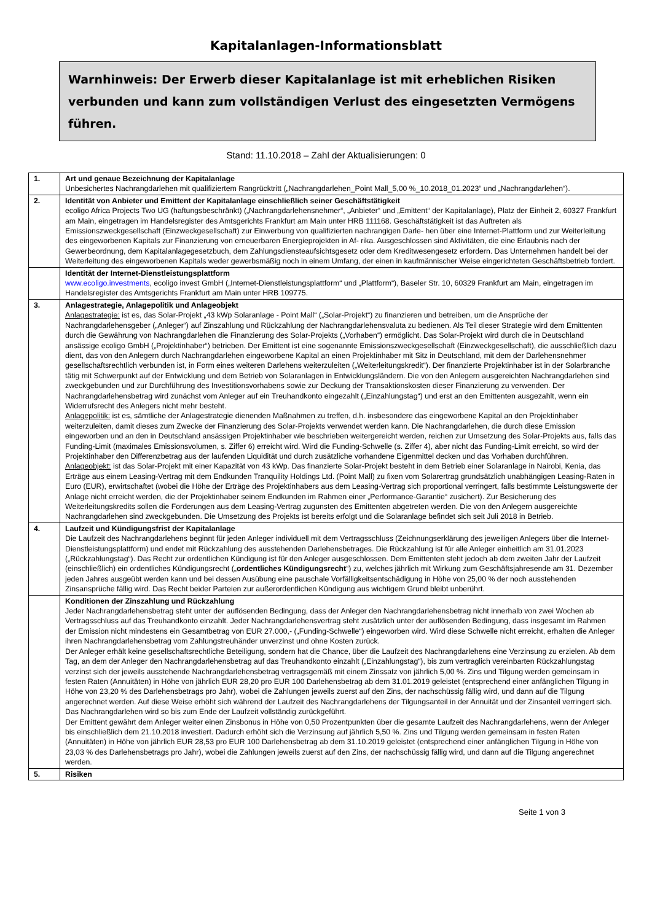Kapitalanlagen-Informationsblatt
Warnhinweis: Der Erwerb dieser Kapitalanlage ist mit erheblichen Risiken verbunden und kann zum vollständigen Verlust des eingesetzten Vermögens führen.
Stand: 11.10.2018 – Zahl der Aktualisierungen: 0
| 1. | Art und genaue Bezeichnung der Kapitalanlage Unbesichertes Nachrangdarlehen mit qualifiziertem Rangrücktritt („Nachrangdarlehen_Point Mall_5,00 %_10.2018_01.2023“ und „Nachrangdarlehen“). |
| 2. | Identität von Anbieter und Emittent der Kapitalanlage einschließlich seiner Geschäftstätigkeit ecoligo Africa Projects Two UG (haftungsbeschränkt) („Nachrangdarlehensnehmer“, „Anbieter“ und „Emittent“ der Kapitalanlage), Platz der Einheit 2, 60327 Frankfurt am Main, eingetragen im Handelsregister des Amtsgerichts Frankfurt am Main unter HRB 111168. Geschäftstätigkeit ist das Auftreten als Emissionszweckgesellschaft (Einzweckgesellschaft) zur Einwerbung von qualifizierten nachrangigen Darle- hen über eine Internet-Plattform und zur Weiterleitung des eingeworbenen Kapitals zur Finanzierung von erneuerbaren Energieprojekten in Af- rika. Ausgeschlossen sind Aktivitäten, die eine Erlaubnis nach der Gewerbeordnung, dem Kapitalanlagegesetzbuch, dem Zahlungsdiensteaufsichtsgesetz oder dem Kreditwesengesetz erfordern. Das Unternehmen handelt bei der Weiterleitung des eingeworbenen Kapitals weder gewerbsmäßig noch in einem Umfang, der einen in kaufmännischer Weise eingerichteten Geschäftsbetrieb fordert. |
| | Identität der Internet-Dienstleistungsplattform www.ecoligo.investments , ecoligo invest GmbH („Internet-Dienstleistungsplattform“ und „Plattform“), Baseler Str. 10, 60329 Frankfurt am Main, eingetragen im Handelsregister des Amtsgerichts Frankfurt am Main unter HRB 109775. |
| 3. | Anlagestrategie, Anlagepolitik und Anlageobjekt Anlagestrategie: ist es, das Solar-Projekt „43 kWp Solaranlage - Point Mall“ („Solar-Projekt“) zu finanzieren und betreiben, um die Ansprüche der Nachrangdarlehensgeber („Anleger“) auf Zinszahlung und Rückzahlung der Nachrangdarlehensvaluta zu bedienen. Als Teil dieser Strategie wird dem Emittenten durch die Gewährung von Nachrangdarlehen die Finanzierung des Solar-Projekts („Vorhaben“) ermöglicht. Das Solar-Projekt wird durch die in Deutschland ansässige ecoligo GmbH („Projektinhaber“) betrieben. Der Emittent ist eine sogenannte Emissionszweckgesellschaft (Einzweckgesellschaft), die ausschließlich dazu dient, das von den Anlegern durch Nachrangdarlehen eingeworbene Kapital an einen Projektinhaber mit Sitz in Deutschland, mit dem der Darlehensnehmer gesellschaftsrechtlich verbunden ist, in Form eines weiteren Darlehens weiterzuleiten („Weiterleitungskredit“). Der finanzierte Projektinhaber ist in der Solarbranche tätig mit Schwerpunkt auf der Entwicklung und dem Betrieb von Solaranlagen in Entwicklungsländern. Die von den Anlegern ausgereichten Nachrangdarlehen sind zweckgebunden und zur Durchführung des Investitionsvorhabens sowie zur Deckung der Transaktionskosten dieser Finanzierung zu verwenden. Der Nachrangdarlehensbetrag wird zunächst vom Anleger auf ein Treuhandkonto eingezahlt („Einzahlungstag“) und erst an den Emittenten ausgezahlt, wenn ein Widerrufsrecht des Anlegers nicht mehr besteht. Anlagepolitik: ist es, sämtliche der Anlagestrategie dienenden Maßnahmen zu treffen, d.h. insbesondere das eingeworbene Kapital an den Projektinhaber weiterzuleiten, damit dieses zum Zwecke der Finanzierung des Solar-Projekts verwendet werden kann. Die Nachrangdarlehen, die durch diese Emission eingeworben und an den in Deutschland ansässigen Projektinhaber wie beschrieben weitergereicht werden, reichen zur Umsetzung des Solar-Projekts aus, falls das Funding-Limit (maximales Emissionsvolumen, s. Ziffer 6) erreicht wird. Wird die Funding-Schwelle (s. Ziffer 4), aber nicht das Funding-Limit erreicht, so wird der Projektinhaber den Differenzbetrag aus der laufenden Liquidität und durch zusätzliche vorhandene Eigenmittel decken und das Vorhaben durchführen. Anlageobjekt: ist das Solar-Projekt mit einer Kapazität von 43 kWp. Das finanzierte Solar-Projekt besteht in dem Betrieb einer Solaranlage in Nairobi, Kenia, das Erträge aus einem Leasing-Vertrag mit dem Endkunden Tranquility Holdings Ltd. (Point Mall) zu fixen vom Solarertrag grundsätzlich unabhängigen Leasing-Raten in Euro (EUR), erwirtschaftet (wobei die Höhe der Erträge des Projektinhabers aus dem Leasing-Vertrag sich proportional verringert, falls bestimmte Leistungswerte der Anlage nicht erreicht werden, die der Projektinhaber seinem Endkunden im Rahmen einer „Performance-Garantie“ zusichert). Zur Besicherung des Weiterleitungskredits sollen die Forderungen aus dem Leasing-Vertrag zugunsten des Emittenten abgetreten werden. Die von den Anlegern ausgereichte Nachrangdarlehen sind zweckgebunden. Die Umsetzung des Projekts ist bereits erfolgt und die Solaranlage befindet sich seit Juli 2018 in Betrieb. |
| 4. | Laufzeit und Kündigungsfrist der Kapitalanlage Die Laufzeit des Nachrangdarlehens beginnt für jeden Anleger individuell mit dem Vertragsschluss (Zeichnungserklärung des jeweiligen Anlegers über die Internet-Dienstleistungsplattform) und endet mit Rückzahlung des ausstehenden Darlehensbetrages. Die Rückzahlung ist für alle Anleger einheitlich am 31.01.2023 („Rückzahlungstag“). Das Recht zur ordentlichen Kündigung ist für den Anleger ausgeschlossen. Dem Emittenten steht jedoch ab dem zweiten Jahr der Laufzeit (einschließlich) ein ordentliches Kündigungsrecht („ ordentliches Kündigungsrecht “) zu, welches jährlich mit Wirkung zum Geschäftsjahresende am 31. Dezember jeden Jahres ausgeübt werden kann und bei dessen Ausübung eine pauschale Vorfälligkeitsentschädigung in Höhe von 25,00 % der noch ausstehenden Zinsansprüche fällig wird. Das Recht beider Parteien zur außerordentlichen Kündigung aus wichtigem Grund bleibt unberührt. |
| | Konditionen der Zinszahlung und Rückzahlung Jeder Nachrangdarlehensbetrag steht unter der auflösenden Bedingung, dass der Anleger den Nachrangdarlehensbetrag nicht innerhalb von zwei Wochen ab Vertragsschluss auf das Treuhandkonto einzahlt. Jeder Nachrangdarlehensvertrag steht zusätzlich unter der auflösenden Bedingung, dass insgesamt im Rahmen der Emission nicht mindestens ein Gesamtbetrag von EUR 27.000,- („Funding-Schwelle“) eingeworben wird. Wird diese Schwelle nicht erreicht, erhalten die Anleger ihren Nachrangdarlehensbetrag vom Zahlungstreuhänder unverzinst und ohne Kosten zurück. Der Anleger erhält keine gesellschaftsrechtliche Beteiligung, sondern hat die Chance, über die Laufzeit des Nachrangdarlehens eine Verzinsung zu erzielen. Ab dem Tag, an dem der Anleger den Nachrangdarlehensbetrag auf das Treuhandkonto einzahlt („Einzahlungstag“), bis zum vertraglich vereinbarten Rückzahlungstag verzinst sich der jeweils ausstehende Nachrangdarlehensbetrag vertragsgemäß mit einem Zinssatz von jährlich 5,00 %. Zins und Tilgung werden gemeinsam in festen Raten (Annuitäten) in Höhe von jährlich EUR 28,20 pro EUR 100 Darlehensbetrag ab dem 31.01.2019 geleistet (entsprechend einer anfänglichen Tilgung in Höhe von 23,20 % des Darlehensbetrags pro Jahr), wobei die Zahlungen jeweils zuerst auf den Zins, der nachschüssig fällig wird, und dann auf die Tilgung angerechnet werden. Auf diese Weise erhöht sich während der Laufzeit des Nachrangdarlehens der Tilgungsanteil in der Annuität und der Zinsanteil verringert sich. Das Nachrangdarlehen wird so bis zum Ende der Laufzeit vollständig zurückgeführt. Der Emittent gewährt dem Anleger weiter einen Zinsbonus in Höhe von 0,50 Prozentpunkten über die gesamte Laufzeit des Nachrangdarlehens, wenn der Anleger bis einschließlich dem 21.10.2018 investiert. Dadurch erhöht sich die Verzinsung auf jährlich 5,50 %. Zins und Tilgung werden gemeinsam in festen Raten (Annuitäten) in Höhe von jährlich EUR 28,53 pro EUR 100 Darlehensbetrag ab dem 31.10.2019 geleistet (entsprechend einer anfänglichen Tilgung in Höhe von 23,03 % des Darlehensbetrags pro Jahr), wobei die Zahlungen jeweils zuerst auf den Zins, der nachschüssig fällig wird, und dann auf die Tilgung angerechnet werden. |
| 5. | Risiken |
Seite 1 von 3